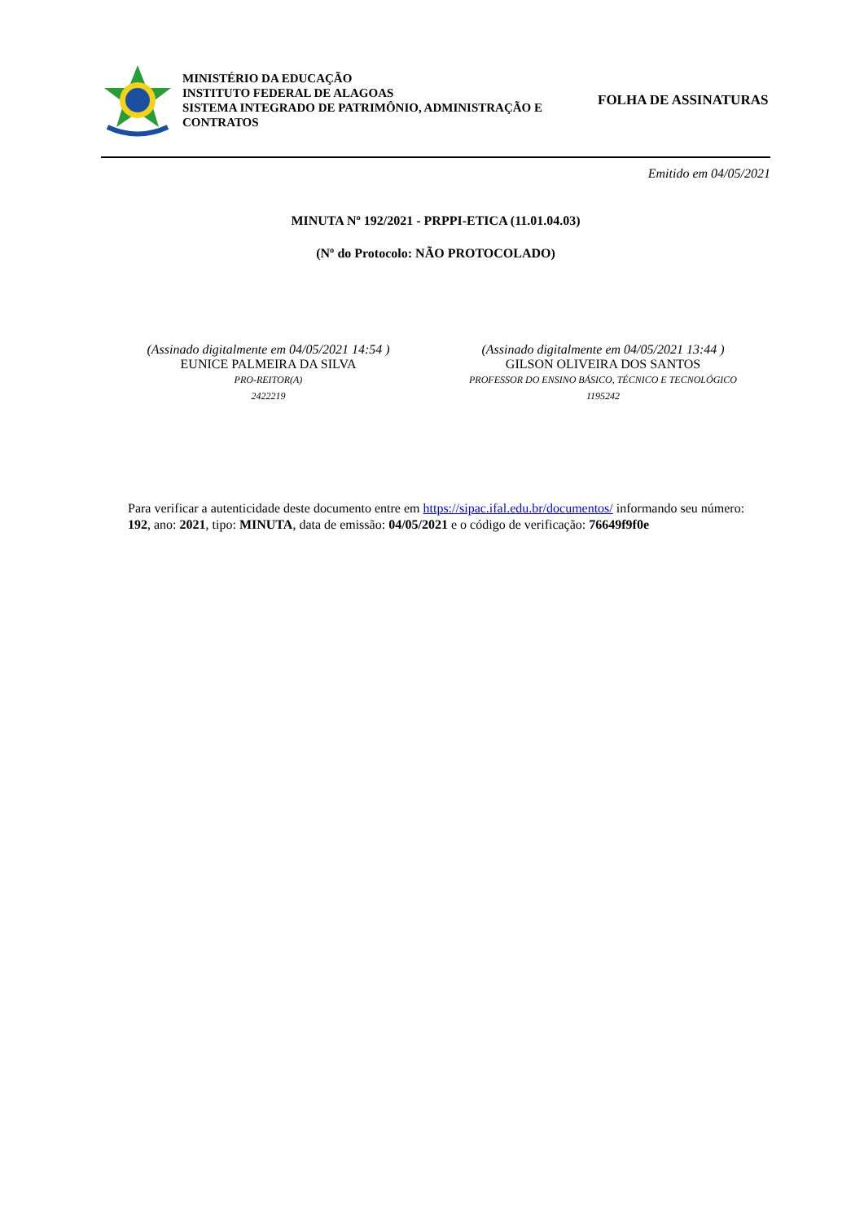MINISTÉRIO DA EDUCAÇÃO
INSTITUTO FEDERAL DE ALAGOAS
SISTEMA INTEGRADO DE PATRIMÔNIO, ADMINISTRAÇÃO E CONTRATOS
FOLHA DE ASSINATURAS
Emitido em 04/05/2021
MINUTA Nº 192/2021 - PRPPI-ETICA (11.01.04.03)
(Nº do Protocolo: NÃO PROTOCOLADO)
(Assinado digitalmente em 04/05/2021 14:54 )
EUNICE PALMEIRA DA SILVA
PRO-REITOR(A)
2422219
(Assinado digitalmente em 04/05/2021 13:44 )
GILSON OLIVEIRA DOS SANTOS
PROFESSOR DO ENSINO BÁSICO, TÉCNICO E TECNOLÓGICO
1195242
Para verificar a autenticidade deste documento entre em https://sipac.ifal.edu.br/documentos/ informando seu número: 192, ano: 2021, tipo: MINUTA, data de emissão: 04/05/2021 e o código de verificação: 76649f9f0e